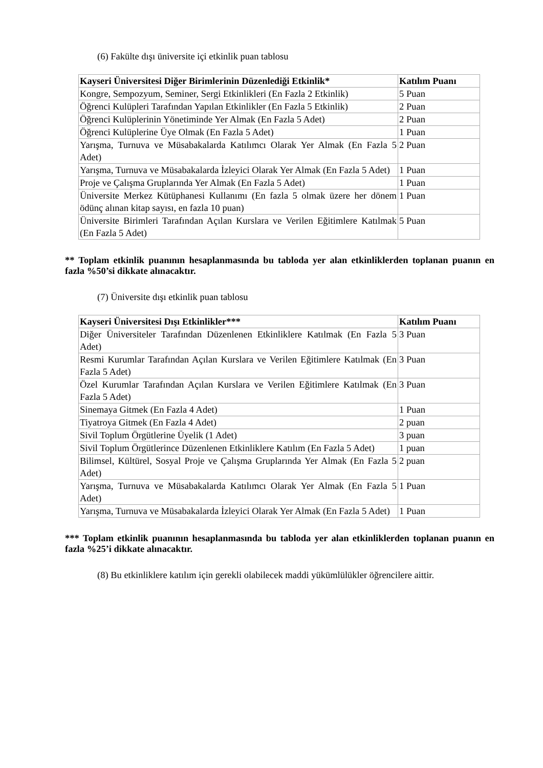(6) Fakülte dışı üniversite içi etkinlik puan tablosu
| Kayseri Üniversitesi Diğer Birimlerinin Düzenlediği Etkinlik* | Katılım Puanı |
| --- | --- |
| Kongre, Sempozyum, Seminer, Sergi Etkinlikleri (En Fazla 2 Etkinlik) | 5 Puan |
| Öğrenci Kulüpleri Tarafından Yapılan Etkinlikler (En Fazla 5 Etkinlik) | 2 Puan |
| Öğrenci Kulüplerinin Yönetiminde Yer Almak (En Fazla 5 Adet) | 2 Puan |
| Öğrenci Kulüplerine Üye Olmak (En Fazla 5 Adet) | 1 Puan |
| Yarışma, Turnuva ve Müsabakalarda Katılımcı Olarak Yer Almak (En Fazla 5 Adet) | 2 Puan |
| Yarışma, Turnuva ve Müsabakalarda İzleyici Olarak Yer Almak (En Fazla 5 Adet) | 1 Puan |
| Proje ve Çalışma Gruplarında Yer Almak (En Fazla 5 Adet) | 1 Puan |
| Üniversite Merkez Kütüphanesi Kullanımı (En fazla 5 olmak üzere her dönem ödünç alınan kitap sayısı, en fazla 10 puan) | 1 Puan |
| Üniversite Birimleri Tarafından Açılan Kurslara ve Verilen Eğitimlere Katılmak (En Fazla 5 Adet) | 5 Puan |
** Toplam etkinlik puanının hesaplanmasında bu tabloda yer alan etkinliklerden toplanan puanın en fazla %50’si dikkate alınacaktır.
(7) Üniversite dışı etkinlik puan tablosu
| Kayseri Üniversitesi Dışı Etkinlikler*** | Katılım Puanı |
| --- | --- |
| Diğer Üniversiteler Tarafından Düzenlenen Etkinliklere Katılmak (En Fazla 5 Adet) | 3 Puan |
| Resmi Kurumlar Tarafından Açılan Kurslara ve Verilen Eğitimlere Katılmak (En Fazla 5 Adet) | 3 Puan |
| Özel Kurumlar Tarafından Açılan Kurslara ve Verilen Eğitimlere Katılmak (En Fazla 5 Adet) | 3 Puan |
| Sinemaya Gitmek (En Fazla 4 Adet) | 1 Puan |
| Tiyatroya Gitmek (En Fazla 4 Adet) | 2 puan |
| Sivil Toplum Örgütlerine Üyelik (1 Adet) | 3 puan |
| Sivil Toplum Örgütlerince Düzenlenen Etkinliklere Katılım (En Fazla 5 Adet) | 1 puan |
| Bilimsel, Kültürel, Sosyal Proje ve Çalışma Gruplarında Yer Almak (En Fazla 5 Adet) | 2 puan |
| Yarışma, Turnuva ve Müsabakalarda Katılımcı Olarak Yer Almak (En Fazla 5 Adet) | 1 Puan |
| Yarışma, Turnuva ve Müsabakalarda İzleyici Olarak Yer Almak (En Fazla 5 Adet) | 1 Puan |
*** Toplam etkinlik puanının hesaplanmasında bu tabloda yer alan etkinliklerden toplanan puanın en fazla %25’i dikkate alınacaktır.
(8) Bu etkinliklere katılım için gerekli olabilecek maddi yükümlülükler öğrencilere aittir.